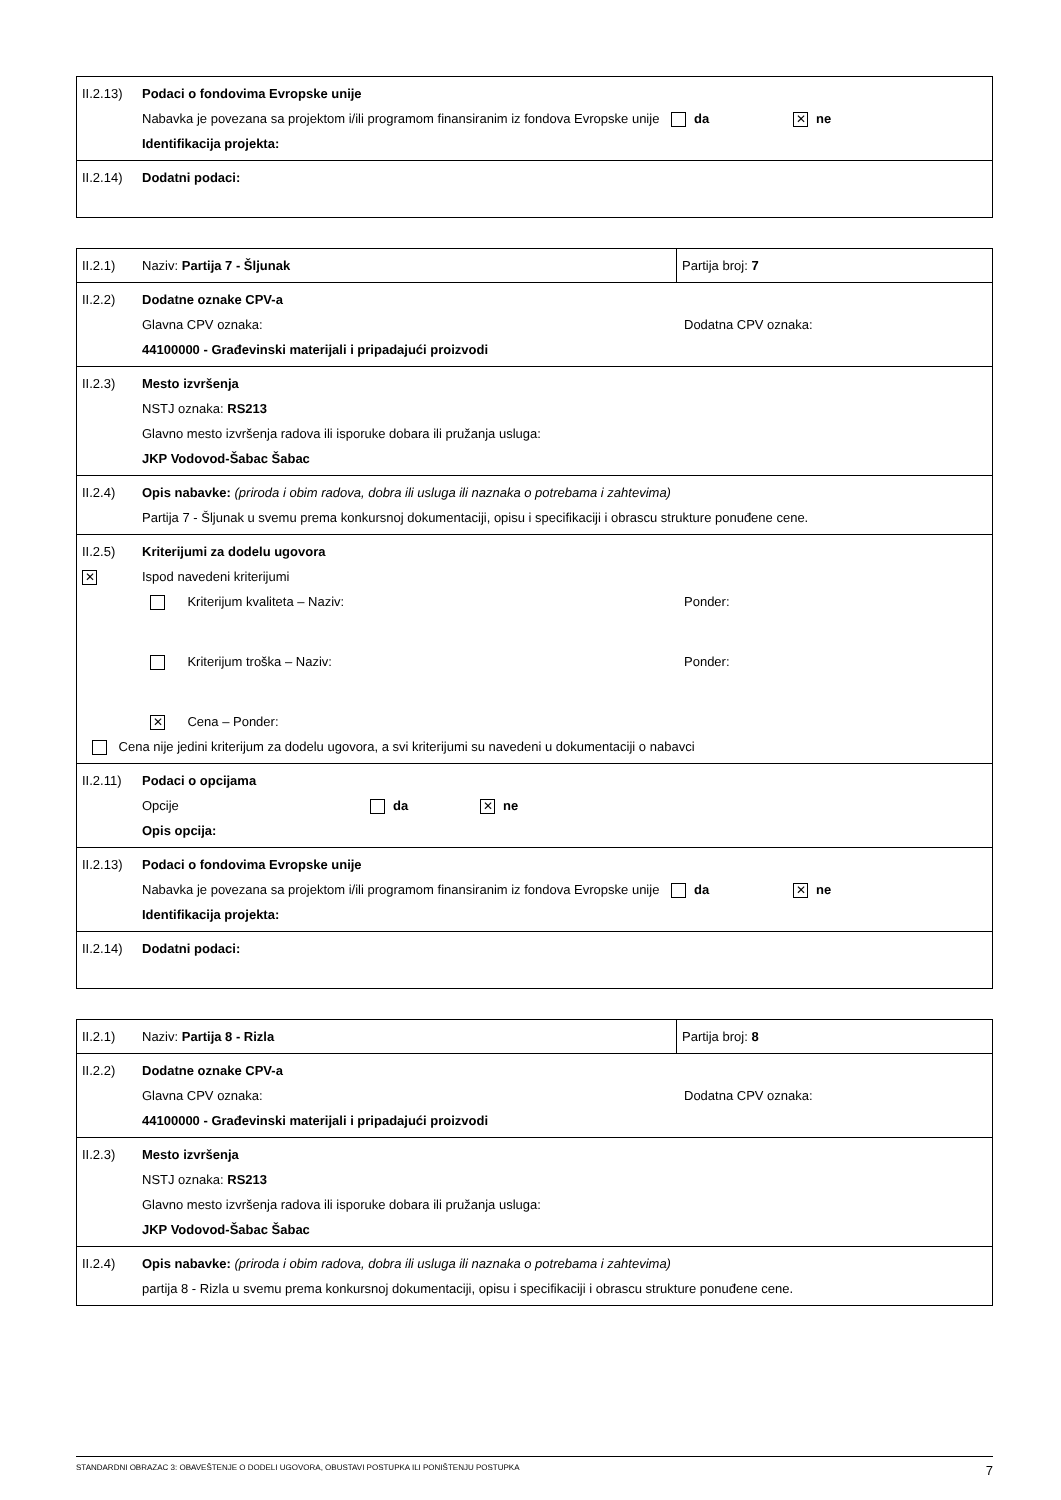| II.2.13) | Podaci o fondovima Evropske unije Nabavka je povezana sa projektom i/ili programom finansiranim iz fondova Evropske unije da ✕ ne Identifikacija projekta: |
| II.2.14) | Dodatni podaci: |
| II.2.1) | Naziv: Partija 7 - Šljunak | Partija broj: 7 |
| II.2.2) | Dodatne oznake CPV-a Glavna CPV oznaka: Dodatna CPV oznaka: 44100000 - Građevinski materijali i pripadajući proizvodi | |
| II.2.3) | Mesto izvršenja NSTJ oznaka: RS213 Glavno mesto izvršenja radova ili isporuke dobara ili pružanja usluga: JKP Vodovod-Šabac Šabac | |
| II.2.4) | Opis nabavke: (priroda i obim radova, dobra ili usluga ili naznaka o potrebama i zahtevima) Partija 7 - Šljunak u svemu prema konkursnoj dokumentaciji, opisu i specifikaciji i obrascu strukture ponuđene cene. | |
| II.2.5) ✕ | Kriterijumi za dodelu ugovora Ispod navedeni kriterijumi Kriterijum kvaliteta – Naziv: Ponder: Kriterijum troška – Naziv: Ponder: ✕ Cena – Ponder: Cena nije jedini kriterijum za dodelu ugovora, a svi kriterijumi su navedeni u dokumentaciji o nabavci | |
| II.2.11) | Podaci o opcijama Opcije da ✕ ne Opis opcija: | |
| II.2.13) | Podaci o fondovima Evropske unije Nabavka je povezana sa projektom i/ili programom finansiranim iz fondova Evropske unije da ✕ ne Identifikacija projekta: | |
| II.2.14) | Dodatni podaci: | |
| II.2.1) | Naziv: Partija 8 - Rizla | Partija broj: 8 |
| II.2.2) | Dodatne oznake CPV-a Glavna CPV oznaka: Dodatna CPV oznaka: 44100000 - Građevinski materijali i pripadajući proizvodi | |
| II.2.3) | Mesto izvršenja NSTJ oznaka: RS213 Glavno mesto izvršenja radova ili isporuke dobara ili pružanja usluga: JKP Vodovod-Šabac Šabac | |
| II.2.4) | Opis nabavke: (priroda i obim radova, dobra ili usluga ili naznaka o potrebama i zahtevima) partija 8 - Rizla u svemu prema konkursnoj dokumentaciji, opisu i specifikaciji i obrascu strukture ponuđene cene. | |
STANDARDNI OBRAZAC 3: OBAVEŠTENJE O DODELI UGOVORA, OBUSTAVI POSTUPKA ILI PONIŠTENJU POSTUPKA 7